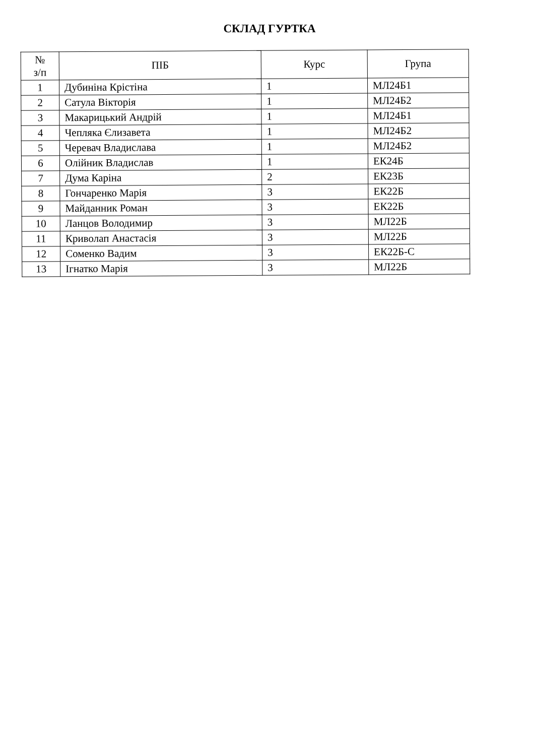СКЛАД ГУРТКА
| № з/п | ПІБ | Курс | Група |
| --- | --- | --- | --- |
| 1 | Дубиніна Крістіна | 1 | МЛ24Б1 |
| 2 | Сатула Вікторія | 1 | МЛ24Б2 |
| 3 | Макарицький Андрій | 1 | МЛ24Б1 |
| 4 | Чепляка Єлизавета | 1 | МЛ24Б2 |
| 5 | Черевач Владислава | 1 | МЛ24Б2 |
| 6 | Олійник Владислав | 1 | ЕК24Б |
| 7 | Дума Каріна | 2 | ЕК23Б |
| 8 | Гончаренко Марія | 3 | ЕК22Б |
| 9 | Майданник Роман | 3 | ЕК22Б |
| 10 | Ланцов Володимир | 3 | МЛ22Б |
| 11 | Криволап Анастасія | 3 | МЛ22Б |
| 12 | Соменко Вадим | 3 | ЕК22Б-С |
| 13 | Ігнатко Марія | 3 | МЛ22Б |